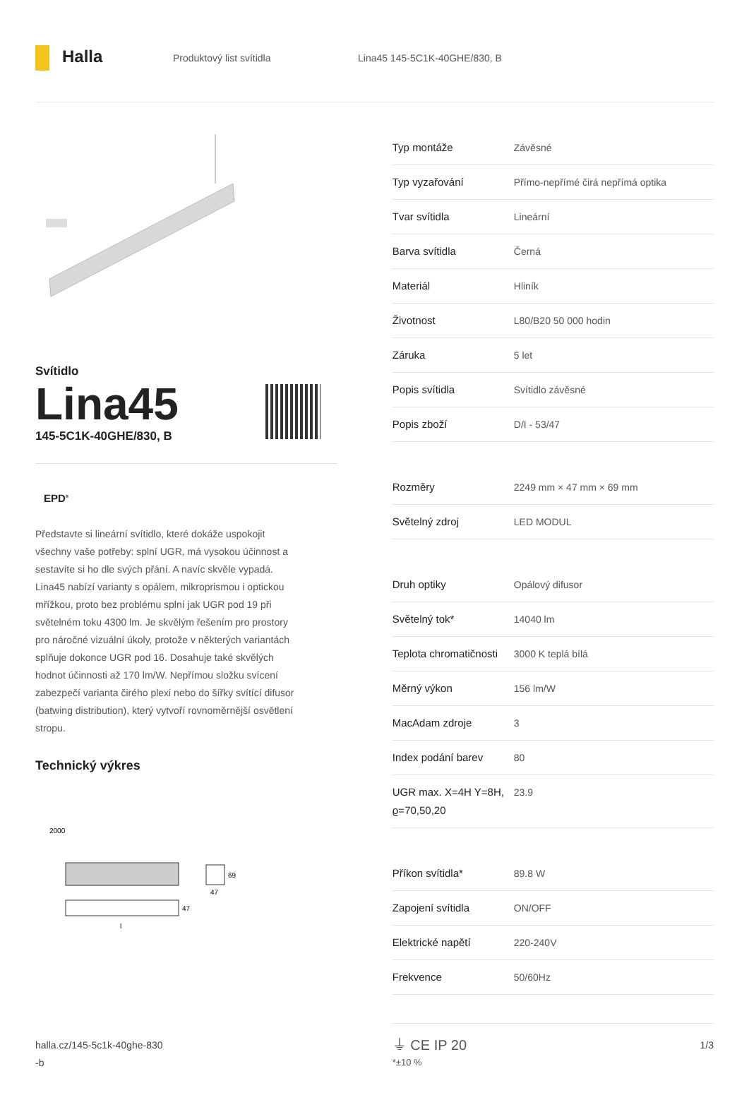Halla
Produktový list svítidla Lina45 145-5C1K-40GHE/830, B
Svítidlo
Lina45
145-5C1K-40GHE/830, B
EPD<sup>®</sup>
Představte si lineární svítidlo, které dokáže uspokojit všechny vaše potřeby: splní UGR, má vysokou účinnost a sestavíte si ho dle svých přání. A navíc skvěle vypadá. Lina45 nabízí varianty s opálem, mikroprismou i optickou mřížkou, proto bez problému splní jak UGR pod 19 při světelném toku 4300 lm. Je skvělým řešením pro prostory pro náročné vizuální úkoly, protože v některých variantách splňuje dokonce UGR pod 16. Dosahuje také skvělých hodnot účinnosti až 170 lm/W. Nepřímou složku svícení zabezpečí varianta čirého plexi nebo do šířky svítící difusor (batwing distribution), který vytvoří rovnoměrnější osvětlení stropu.
Technický výkres
2000
69
47
47
l
| Typ montáže | Závěsné |
| Typ vyzařování | Přímo-nepřímé čirá nepřímá optika |
| Tvar svítidla | Lineární |
| Barva svítidla | Černá |
| Materiál | Hliník |
| Životnost | L80/B20 50 000 hodin |
| Záruka | 5 let |
| Popis svítidla | Svítidlo závěsné |
| Popis zboží | D/I - 53/47 |
| Rozměry | 2249 mm × 47 mm × 69 mm |
| Světelný zdroj | LED MODUL |
| Druh optiky | Opálový difusor |
| Světelný tok* | 14040 lm |
| Teplota chromatičnosti | 3000 K teplá bílá |
| Měrný výkon | 156 lm/W |
| MacAdam zdroje | 3 |
| Index podání barev | 80 |
| UGR max. X=4H Y=8H, ϱ=70,50,20 | 23.9 |
| Příkon svítidla* | 89.8 W |
| Zapojení svítidla | ON/OFF |
| Elektrické napětí | 220-240V |
| Frekvence | 50/60Hz |
⏚ CE IP 20
*±10 %
halla.cz/145-5c1k-40ghe-830
-b
1/3